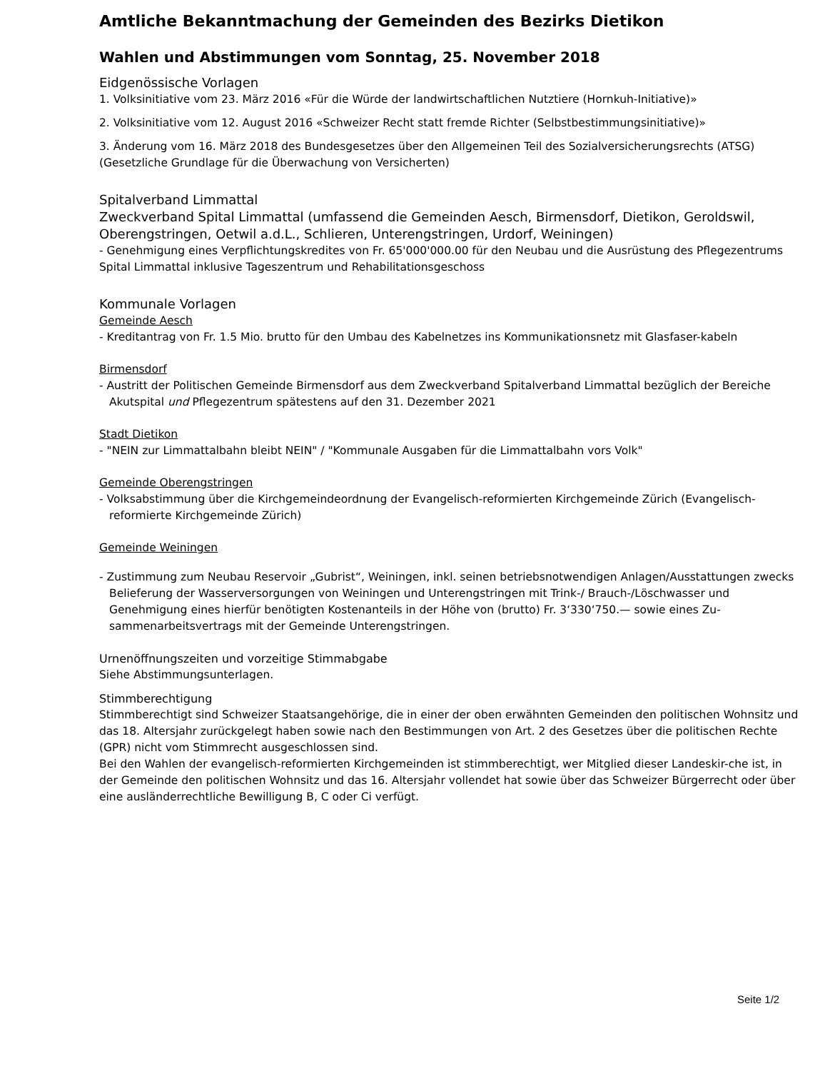Amtliche Bekanntmachung der Gemeinden des Bezirks Dietikon
Wahlen und Abstimmungen vom Sonntag, 25. November 2018
Eidgenössische Vorlagen
1. Volksinitiative vom 23. März 2016 «Für die Würde der landwirtschaftlichen Nutztiere (Hornkuh-Initiative)»
2. Volksinitiative vom 12. August 2016 «Schweizer Recht statt fremde Richter (Selbstbestimmungsinitiative)»
3. Änderung vom 16. März 2018 des Bundesgesetzes über den Allgemeinen Teil des Sozialversicherungsrechts (ATSG) (Gesetzliche Grundlage für die Überwachung von Versicherten)
Spitalverband Limmattal
Zweckverband Spital Limmattal (umfassend die Gemeinden Aesch, Birmensdorf, Dietikon, Geroldswil, Oberengstringen, Oetwil a.d.L., Schlieren, Unterengstringen, Urdorf, Weiningen)
- Genehmigung eines Verpflichtungskredites von Fr. 65'000'000.00 für den Neubau und die Ausrüstung des Pflegezentrums Spital Limmattal inklusive Tageszentrum und Rehabilitationsgeschoss
Kommunale Vorlagen
Gemeinde Aesch
- Kreditantrag von Fr. 1.5 Mio. brutto für den Umbau des Kabelnetzes ins Kommunikationsnetz mit Glasfaser-kabeln
Birmensdorf
- Austritt der Politischen Gemeinde Birmensdorf aus dem Zweckverband Spitalverband Limmattal bezüglich der Bereiche Akutspital und Pflegezentrum spätestens auf den 31. Dezember 2021
Stadt Dietikon
- "NEIN zur Limmattalbahn bleibt NEIN" / "Kommunale Ausgaben für die Limmattalbahn vors Volk"
Gemeinde Oberengstringen
- Volksabstimmung über die Kirchgemeindeordnung der Evangelisch-reformierten Kirchgemeinde Zürich (Evangelisch-reformierte Kirchgemeinde Zürich)
Gemeinde Weiningen
- Zustimmung zum Neubau Reservoir „Gubrist“, Weiningen, inkl. seinen betriebsnotwendigen Anlagen/Ausstattungen zwecks Belieferung der Wasserversorgungen von Weiningen und Unterengstringen mit Trink-/ Brauch-/Löschwasser und Genehmigung eines hierfür benötigten Kostenanteils in der Höhe von (brutto) Fr. 3‘330‘750.— sowie eines Zu-sammenarbeitsvertrags mit der Gemeinde Unterengstringen.
Urnenöffnungszeiten und vorzeitige Stimmabgabe
Siehe Abstimmungsunterlagen.
Stimmberechtigung
Stimmberechtigt sind Schweizer Staatsangehörige, die in einer der oben erwähnten Gemeinden den politischen Wohnsitz und das 18. Altersjahr zurückgelegt haben sowie nach den Bestimmungen von Art. 2 des Gesetzes über die politischen Rechte (GPR) nicht vom Stimmrecht ausgeschlossen sind.
Bei den Wahlen der evangelisch-reformierten Kirchgemeinden ist stimmberechtigt, wer Mitglied dieser Landeskir-che ist, in der Gemeinde den politischen Wohnsitz und das 16. Altersjahr vollendet hat sowie über das Schweizer Bürgerrecht oder über eine ausländerrechtliche Bewilligung B, C oder Ci verfügt.
Seite 1/2